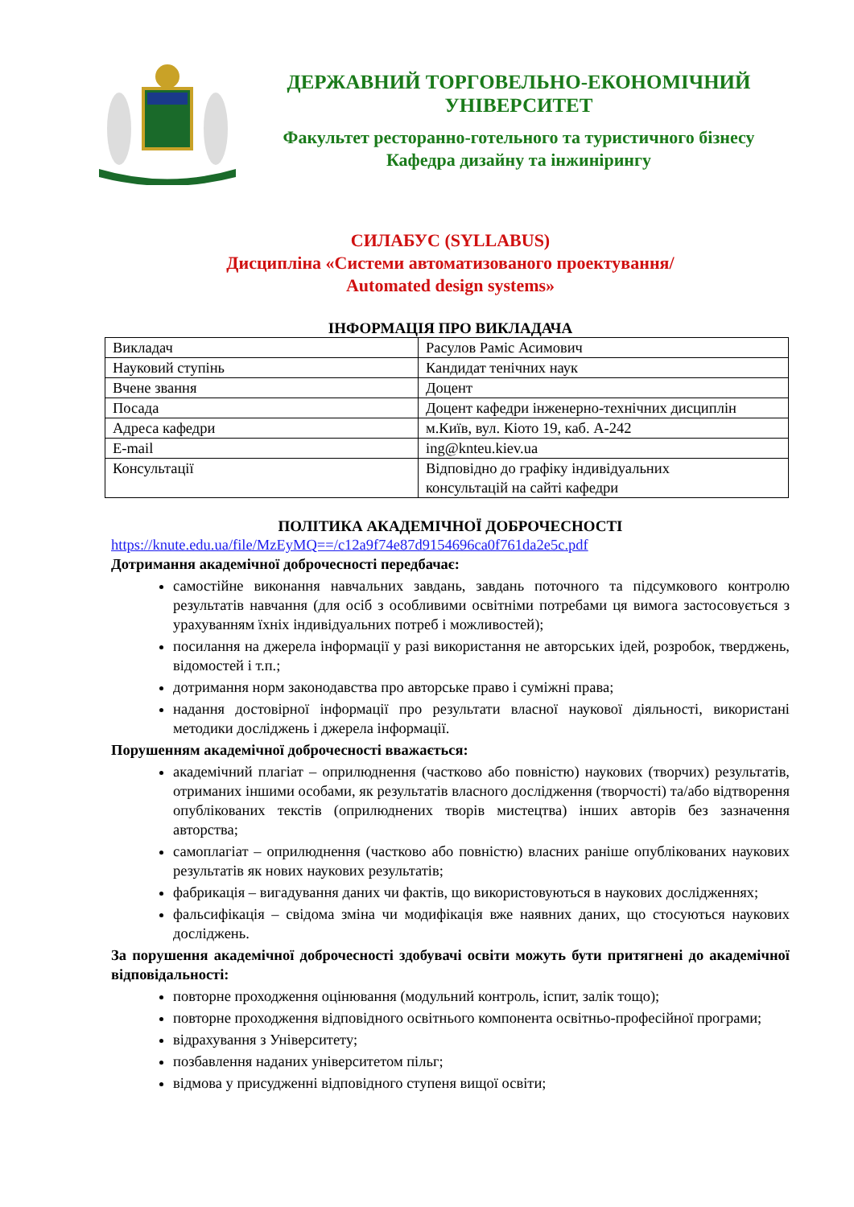ДЕРЖАВНИЙ ТОРГОВЕЛЬНО-ЕКОНОМІЧНИЙ
УНІВЕРСИТЕТ
Факультет ресторанно-готельного та туристичного бізнесу
Кафедра дизайну та інжинірингу
СИЛАБУС (SYLLABUS)
Дисципліна «Системи автоматизованого проектування/
Automated design systems»
ІНФОРМАЦІЯ ПРО ВИКЛАДАЧА
| Викладач | Расулов Раміс Асимович |
| Науковий ступінь | Кандидат тенічних наук |
| Вчене звання | Доцент |
| Посада | Доцент кафедри інженерно-технічних дисциплін |
| Адреса кафедри | м.Київ, вул. Кіото 19, каб. А-242 |
| E-mail | ing@knteu.kiev.ua |
| Консультації | Відповідно до графіку індивідуальних консультацій на сайті кафедри |
ПОЛІТИКА АКАДЕМІЧНОЇ ДОБРОЧЕСНОСТІ
https://knute.edu.ua/file/MzEyMQ==/c12a9f74e87d9154696ca0f761da2e5c.pdf
Дотримання академічної доброчесності передбачає:
самостійне виконання навчальних завдань, завдань поточного та підсумкового контролю результатів навчання (для осіб з особливими освітніми потребами ця вимога застосовується з урахуванням їхніх індивідуальних потреб і можливостей);
посилання на джерела інформації у разі використання не авторських ідей, розробок, тверджень, відомостей і т.п.;
дотримання норм законодавства про авторське право і суміжні права;
надання достовірної інформації про результати власної наукової діяльності, використані методики досліджень і джерела інформації.
Порушенням академічної доброчесності вважається:
академічний плагіат – оприлюднення (частково або повністю) наукових (творчих) результатів, отриманих іншими особами, як результатів власного дослідження (творчості) та/або відтворення опублікованих текстів (оприлюднених творів мистецтва) інших авторів без зазначення авторства;
самоплагіат – оприлюднення (частково або повністю) власних раніше опублікованих наукових результатів як нових наукових результатів;
фабрикація – вигадування даних чи фактів, що використовуються в наукових дослідженнях;
фальсифікація – свідома зміна чи модифікація вже наявних даних, що стосуються наукових досліджень.
За порушення академічної доброчесності здобувачі освіти можуть бути притягнені до академічної відповідальності:
повторне проходження оцінювання (модульний контроль, іспит, залік тощо);
повторне проходження відповідного освітнього компонента освітньо-професійної програми;
відрахування з Університету;
позбавлення наданих університетом пільг;
відмова у присудженні відповідного ступеня вищої освіти;